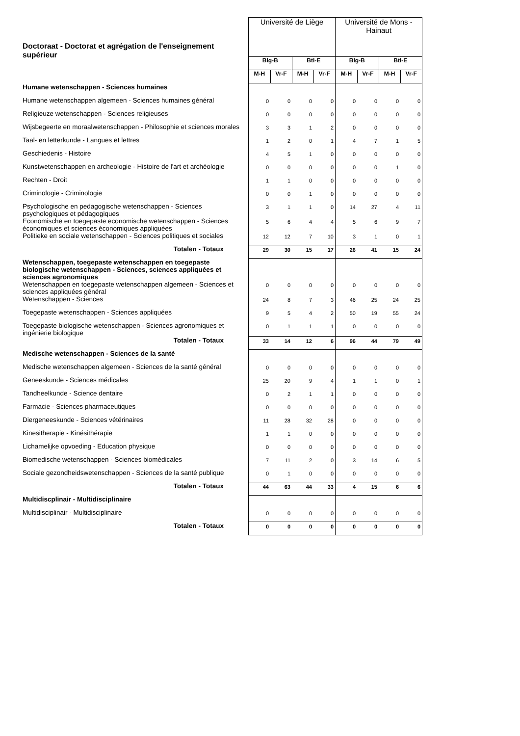| Doctoraat - Doctorat et agrégation de l'enseignement supérieur | Université de Liège | | | | Université de Mons - Hainaut | | | |
| | Blg-B | | Btl-E | | Blg-B | | Btl-E | |
| | M-H | Vr-F | M-H | Vr-F | M-H | Vr-F | M-H | Vr-F |
| Humane wetenschappen - Sciences humaines | | | | | | | | |
| Humane wetenschappen algemeen - Sciences humaines général | 0 | 0 | 0 | 0 | 0 | 0 | 0 | 0 |
| Religieuze wetenschappen - Sciences religieuses | 0 | 0 | 0 | 0 | 0 | 0 | 0 | 0 |
| Wijsbegeerte en moraalwetenschappen - Philosophie et sciences morales | 3 | 3 | 1 | 2 | 0 | 0 | 0 | 0 |
| Taal- en letterkunde - Langues et lettres | 1 | 2 | 0 | 1 | 4 | 7 | 1 | 5 |
| Geschiedenis - Histoire | 4 | 5 | 1 | 0 | 0 | 0 | 0 | 0 |
| Kunstwetenschappen en archeologie - Histoire de l'art et archéologie | 0 | 0 | 0 | 0 | 0 | 0 | 1 | 0 |
| Rechten - Droit | 1 | 1 | 0 | 0 | 0 | 0 | 0 | 0 |
| Criminologie - Criminologie | 0 | 0 | 1 | 0 | 0 | 0 | 0 | 0 |
| Psychologische en pedagogische wetenschappen - Sciences psychologiques et pédagogiques | 3 | 1 | 1 | 0 | 14 | 27 | 4 | 11 |
| Economische en toegepaste economische wetenschappen - Sciences économiques et sciences économiques appliquées | 5 | 6 | 4 | 4 | 5 | 6 | 9 | 7 |
| Politieke en sociale wetenschappen - Sciences politiques et sociales | 12 | 12 | 7 | 10 | 3 | 1 | 0 | 1 |
| Totalen - Totaux | 29 | 30 | 15 | 17 | 26 | 41 | 15 | 24 |
| Wetenschappen, toegepaste wetenschappen en toegepaste biologische wetenschappen - Sciences, sciences appliquées et sciences agronomiques | | | | | | | | |
| Wetenschappen en toegepaste wetenschappen algemeen - Sciences et sciences appliquées général | 0 | 0 | 0 | 0 | 0 | 0 | 0 | 0 |
| Wetenschappen - Sciences | 24 | 8 | 7 | 3 | 46 | 25 | 24 | 25 |
| Toegepaste wetenschappen - Sciences appliquées | 9 | 5 | 4 | 2 | 50 | 19 | 55 | 24 |
| Toegepaste biologische wetenschappen - Sciences agronomiques et ingénierie biologique | 0 | 1 | 1 | 1 | 0 | 0 | 0 | 0 |
| Totalen - Totaux | 33 | 14 | 12 | 6 | 96 | 44 | 79 | 49 |
| Medische wetenschappen - Sciences de la santé | | | | | | | | |
| Medische wetenschappen algemeen - Sciences de la santé général | 0 | 0 | 0 | 0 | 0 | 0 | 0 | 0 |
| Geneeskunde - Sciences médicales | 25 | 20 | 9 | 4 | 1 | 1 | 0 | 1 |
| Tandheelkunde - Science dentaire | 0 | 2 | 1 | 1 | 0 | 0 | 0 | 0 |
| Farmacie - Sciences pharmaceutiques | 0 | 0 | 0 | 0 | 0 | 0 | 0 | 0 |
| Diergeneeskunde - Sciences vétérinaires | 11 | 28 | 32 | 28 | 0 | 0 | 0 | 0 |
| Kinesitherapie - Kinésithérapie | 1 | 1 | 0 | 0 | 0 | 0 | 0 | 0 |
| Lichamelijke opvoeding - Education physique | 0 | 0 | 0 | 0 | 0 | 0 | 0 | 0 |
| Biomedische wetenschappen - Sciences biomédicales | 7 | 11 | 2 | 0 | 3 | 14 | 6 | 5 |
| Sociale gezondheidswetenschappen - Sciences de la santé publique | 0 | 1 | 0 | 0 | 0 | 0 | 0 | 0 |
| Totalen - Totaux | 44 | 63 | 44 | 33 | 4 | 15 | 6 | 6 |
| Multidiscplinair - Multidisciplinaire | | | | | | | | |
| Multidisciplinair - Multidisciplinaire | 0 | 0 | 0 | 0 | 0 | 0 | 0 | 0 |
| Totalen - Totaux | 0 | 0 | 0 | 0 | 0 | 0 | 0 | 0 |